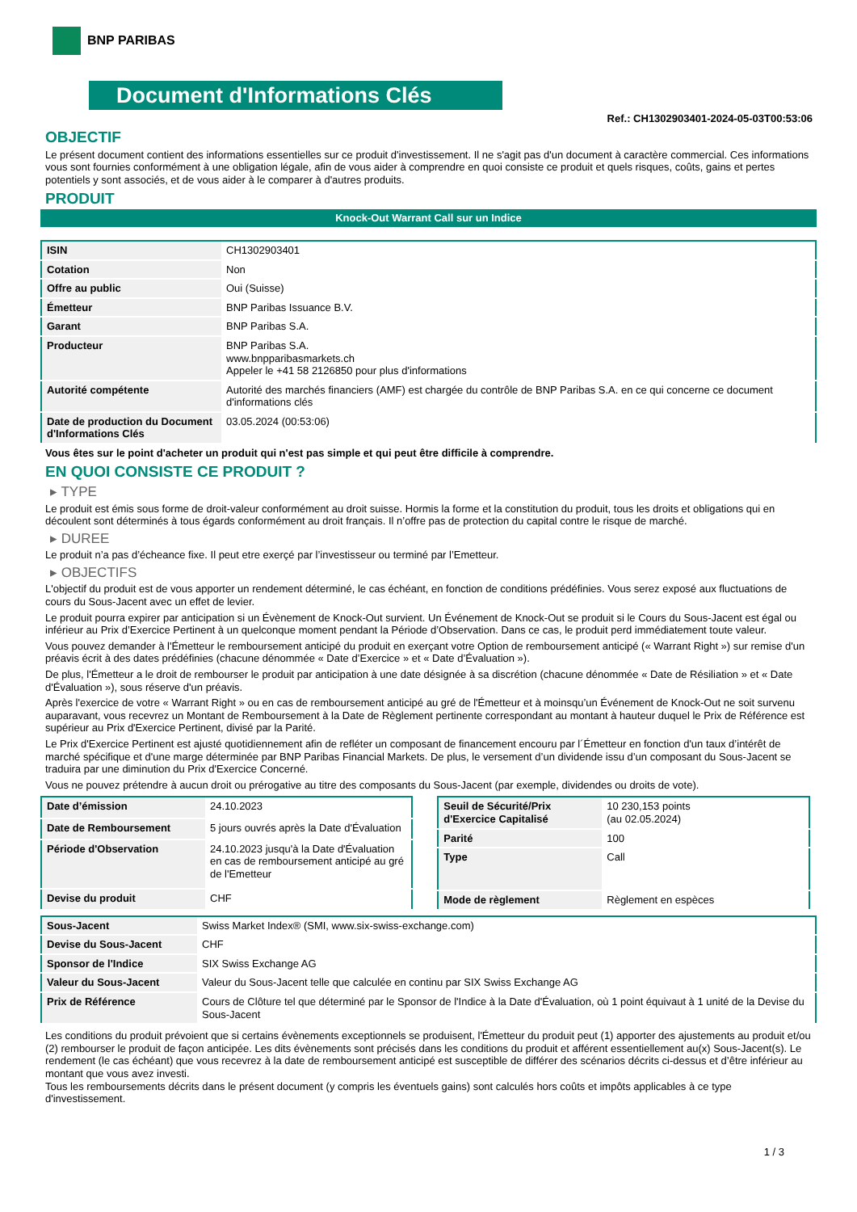BNP PARIBAS
Document d'Informations Clés
Ref.: CH1302903401-2024-05-03T00:53:06
OBJECTIF
Le présent document contient des informations essentielles sur ce produit d'investissement. Il ne s'agit pas d'un document à caractère commercial. Ces informations vous sont fournies conformément à une obligation légale, afin de vous aider à comprendre en quoi consiste ce produit et quels risques, coûts, gains et pertes potentiels y sont associés, et de vous aider à le comparer à d'autres produits.
PRODUIT
Knock-Out Warrant Call sur un Indice
| ISIN | CH1302903401 |
| Cotation | Non |
| Offre au public | Oui (Suisse) |
| Émetteur | BNP Paribas Issuance B.V. |
| Garant | BNP Paribas S.A. |
| Producteur | BNP Paribas S.A. www.bnpparibasmarkets.ch Appeler le +41 58 2126850 pour plus d'informations |
| Autorité compétente | Autorité des marchés financiers (AMF) est chargée du contrôle de BNP Paribas S.A. en ce qui concerne ce document d'informations clés |
| Date de production du Document d'Informations Clés | 03.05.2024 (00:53:06) |
Vous êtes sur le point d'acheter un produit qui n'est pas simple et qui peut être difficile à comprendre.
EN QUOI CONSISTE CE PRODUIT ?
▸ TYPE
Le produit est émis sous forme de droit-valeur conformément au droit suisse. Hormis la forme et la constitution du produit, tous les droits et obligations qui en découlent sont déterminés à tous égards conformément au droit français. Il n’offre pas de protection du capital contre le risque de marché.
▸ DUREE
Le produit n’a pas d’écheance fixe. Il peut etre exerçé par l’investisseur ou terminé par l’Emetteur.
▸ OBJECTIFS
L'objectif du produit est de vous apporter un rendement déterminé, le cas échéant, en fonction de conditions prédéfinies. Vous serez exposé aux fluctuations de cours du Sous-Jacent avec un effet de levier.
Le produit pourra expirer par anticipation si un Évènement de Knock-Out survient. Un Événement de Knock-Out se produit si le Cours du Sous-Jacent est égal ou inférieur au Prix d’Exercice Pertinent à un quelconque moment pendant la Période d’Observation. Dans ce cas, le produit perd immédiatement toute valeur.
Vous pouvez demander à l'Émetteur le remboursement anticipé du produit en exerçant votre Option de remboursement anticipé (« Warrant Right ») sur remise d'un préavis écrit à des dates prédéfinies (chacune dénommée « Date d’Exercice » et « Date d’Évaluation »).
De plus, l'Émetteur a le droit de rembourser le produit par anticipation à une date désignée à sa discrétion (chacune dénommée « Date de Résiliation » et « Date d'Évaluation »), sous réserve d'un préavis.
Après l'exercice de votre « Warrant Right » ou en cas de remboursement anticipé au gré de l'Émetteur et à moinsqu’un Événement de Knock-Out ne soit survenu auparavant, vous recevrez un Montant de Remboursement à la Date de Règlement pertinente correspondant au montant à hauteur duquel le Prix de Référence est supérieur au Prix d'Exercice Pertinent, divisé par la Parité.
Le Prix d'Exercice Pertinent est ajusté quotidiennement afin de refléter un composant de financement encouru par l´Émetteur en fonction d'un taux d’intérêt de marché spécifique et d'une marge déterminée par BNP Paribas Financial Markets. De plus, le versement d’un dividende issu d’un composant du Sous-Jacent se traduira par une diminution du Prix d'Exercice Concerné.
Vous ne pouvez prétendre à aucun droit ou prérogative au titre des composants du Sous-Jacent (par exemple, dividendes ou droits de vote).
| Date d’émission | 24.10.2023 |
| Date de Remboursement | 5 jours ouvrés après la Date d'Évaluation |
| Période d'Observation | 24.10.2023 jusqu'à la Date d'Évaluation en cas de remboursement anticipé au gré de l'Emetteur |
| Devise du produit | CHF |
| Seuil de Sécurité/Prix d'Exercice Capitalisé | 10 230,153 points (au 02.05.2024) |
| Parité | 100 |
| Type | Call |
| Mode de règlement | Règlement en espèces |
| Sous-Jacent | Swiss Market Index® (SMI, www.six-swiss-exchange.com) |
| Devise du Sous-Jacent | CHF |
| Sponsor de l'Indice | SIX Swiss Exchange AG |
| Valeur du Sous-Jacent | Valeur du Sous-Jacent telle que calculée en continu par SIX Swiss Exchange AG |
| Prix de Référence | Cours de Clôture tel que déterminé par le Sponsor de l'Indice à la Date d'Évaluation, où 1 point équivaut à 1 unité de la Devise du Sous-Jacent |
Les conditions du produit prévoient que si certains évènements exceptionnels se produisent, l'Émetteur du produit peut (1) apporter des ajustements au produit et/ou (2) rembourser le produit de façon anticipée. Les dits évènements sont précisés dans les conditions du produit et afférent essentiellement au(x) Sous-Jacent(s). Le rendement (le cas échéant) que vous recevrez à la date de remboursement anticipé est susceptible de différer des scénarios décrits ci-dessus et d’être inférieur au montant que vous avez investi.
Tous les remboursements décrits dans le présent document (y compris les éventuels gains) sont calculés hors coûts et impôts applicables à ce type d'investissement.
1 / 3